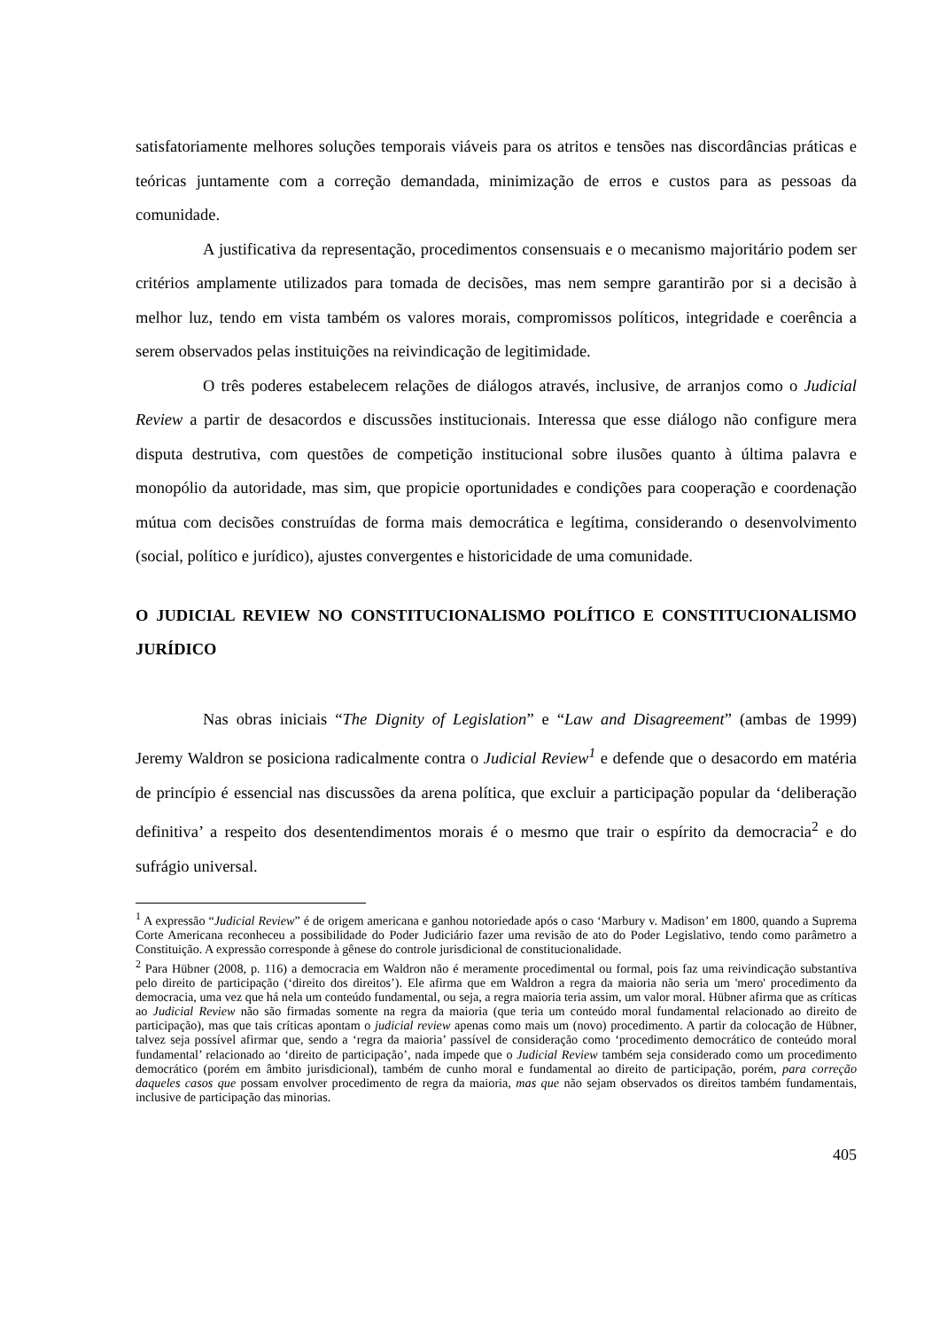satisfatoriamente melhores soluções temporais viáveis para os atritos e tensões nas discordâncias práticas e teóricas juntamente com a correção demandada, minimização de erros e custos para as pessoas da comunidade.
A justificativa da representação, procedimentos consensuais e o mecanismo majoritário podem ser critérios amplamente utilizados para tomada de decisões, mas nem sempre garantirão por si a decisão à melhor luz, tendo em vista também os valores morais, compromissos políticos, integridade e coerência a serem observados pelas instituições na reivindicação de legitimidade.
O três poderes estabelecem relações de diálogos através, inclusive, de arranjos como o Judicial Review a partir de desacordos e discussões institucionais. Interessa que esse diálogo não configure mera disputa destrutiva, com questões de competição institucional sobre ilusões quanto à última palavra e monopólio da autoridade, mas sim, que propicie oportunidades e condições para cooperação e coordenação mútua com decisões construídas de forma mais democrática e legítima, considerando o desenvolvimento (social, político e jurídico), ajustes convergentes e historicidade de uma comunidade.
O JUDICIAL REVIEW NO CONSTITUCIONALISMO POLÍTICO E CONSTITUCIONALISMO JURÍDICO
Nas obras iniciais “The Dignity of Legislation” e “Law and Disagreement” (ambas de 1999) Jeremy Waldron se posiciona radicalmente contra o Judicial Review<sup>1</sup> e defende que o desacordo em matéria de princípio é essencial nas discussões da arena política, que excluir a participação popular da ‘deliberação definitiva’ a respeito dos desentendimentos morais é o mesmo que trair o espírito da democracia<sup>2</sup> e do sufrágio universal.
<sup>1</sup> A expressão “Judicial Review” é de origem americana e ganhou notoriedade após o caso ‘Marbury v. Madison’ em 1800, quando a Suprema Corte Americana reconheceu a possibilidade do Poder Judiciário fazer uma revisão de ato do Poder Legislativo, tendo como parâmetro a Constituição. A expressão corresponde à gênese do controle jurisdicional de constitucionalidade.
<sup>2</sup> Para Hübner (2008, p. 116) a democracia em Waldron não é meramente procedimental ou formal, pois faz uma reivindicação substantiva pelo direito de participação (‘direito dos direitos’). Ele afirma que em Waldron a regra da maioria não seria um 'mero' procedimento da democracia, uma vez que há nela um conteúdo fundamental, ou seja, a regra maioria teria assim, um valor moral. Hübner afirma que as críticas ao Judicial Review não são firmadas somente na regra da maioria (que teria um conteúdo moral fundamental relacionado ao direito de participação), mas que tais críticas apontam o judicial review apenas como mais um (novo) procedimento. A partir da colocação de Hübner, talvez seja possível afirmar que, sendo a ‘regra da maioria’ passível de consideração como ‘procedimento democrático de conteúdo moral fundamental’ relacionado ao ‘direito de participação’, nada impede que o Judicial Review também seja considerado como um procedimento democrático (porém em âmbito jurisdicional), também de cunho moral e fundamental ao direito de participação, porém, para correção daqueles casos que possam envolver procedimento de regra da maioria, mas que não sejam observados os direitos também fundamentais, inclusive de participação das minorias.
405